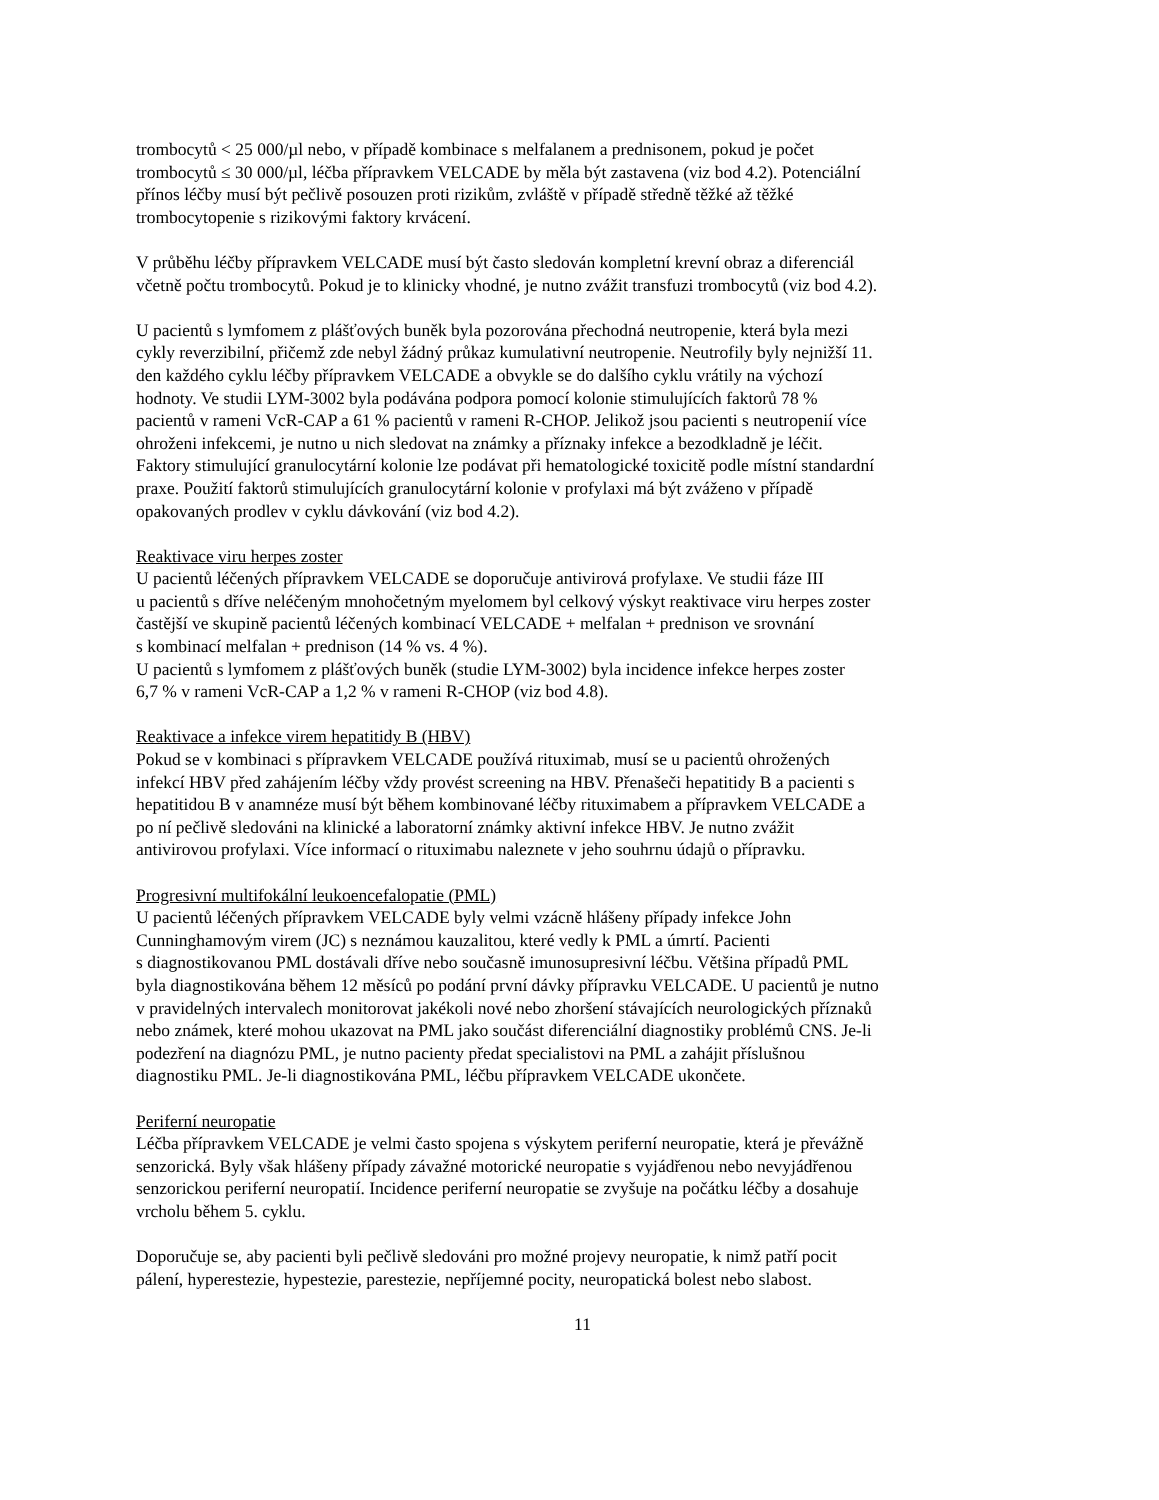trombocytů < 25 000/µl nebo, v případě kombinace s melfalanem a prednisonem, pokud je počet trombocytů ≤ 30 000/µl, léčba přípravkem VELCADE by měla být zastavena (viz bod 4.2). Potenciální přínos léčby musí být pečlivě posouzen proti rizikům, zvláště v případě středně těžké až těžké trombocytopenie s rizikovými faktory krvácení.
V průběhu léčby přípravkem VELCADE musí být často sledován kompletní krevní obraz a diferenciál včetně počtu trombocytů. Pokud je to klinicky vhodné, je nutno zvážit transfuzi trombocytů (viz bod 4.2).
U pacientů s lymfomem z plášťových buněk byla pozorována přechodná neutropenie, která byla mezi cykly reverzibilní, přičemž zde nebyl žádný průkaz kumulativní neutropenie. Neutrofily byly nejnižší 11. den každého cyklu léčby přípravkem VELCADE a obvykle se do dalšího cyklu vrátily na výchozí hodnoty. Ve studii LYM-3002 byla podávána podpora pomocí kolonie stimulujících faktorů 78 % pacientů v rameni VcR-CAP a 61 % pacientů v rameni R-CHOP. Jelikož jsou pacienti s neutropenií více ohroženi infekcemi, je nutno u nich sledovat na známky a příznaky infekce a bezodkladně je léčit. Faktory stimulující granulocytární kolonie lze podávat při hematologické toxicitě podle místní standardní praxe. Použití faktorů stimulujících granulocytární kolonie v profylaxi má být zváženo v případě opakovaných prodlev v cyklu dávkování (viz bod 4.2).
Reaktivace viru herpes zoster U pacientů léčených přípravkem VELCADE se doporučuje antivirová profylaxe. Ve studii fáze III u pacientů s dříve neléčeným mnohočetným myelomem byl celkový výskyt reaktivace viru herpes zoster častější ve skupině pacientů léčených kombinací VELCADE + melfalan + prednison ve srovnání s kombinací melfalan + prednison (14 % vs. 4 %). U pacientů s lymfomem z plášťových buněk (studie LYM-3002) byla incidence infekce herpes zoster 6,7 % v rameni VcR-CAP a 1,2 % v rameni R-CHOP (viz bod 4.8).
Reaktivace a infekce virem hepatitidy B (HBV) Pokud se v kombinaci s přípravkem VELCADE používá rituximab, musí se u pacientů ohrožených infekcí HBV před zahájením léčby vždy provést screening na HBV. Přenašeči hepatitidy B a pacienti s hepatitidou B v anamnéze musí být během kombinované léčby rituximabem a přípravkem VELCADE a po ní pečlivě sledováni na klinické a laboratorní známky aktivní infekce HBV. Je nutno zvážit antivirovou profylaxi. Více informací o rituximabu naleznete v jeho souhrnu údajů o přípravku.
Progresivní multifokální leukoencefalopatie (PML) U pacientů léčených přípravkem VELCADE byly velmi vzácně hlášeny případy infekce John Cunninghamovým virem (JC) s neznámou kauzalitou, které vedly k PML a úmrtí. Pacienti s diagnostikovanou PML dostávali dříve nebo současně imunosupresivní léčbu. Většina případů PML byla diagnostikována během 12 měsíců po podání první dávky přípravku VELCADE. U pacientů je nutno v pravidelných intervalech monitorovat jakékoli nové nebo zhoršení stávajících neurologických příznaků nebo známek, které mohou ukazovat na PML jako součást diferenciální diagnostiky problémů CNS. Je-li podezření na diagnózu PML, je nutno pacienty předat specialistovi na PML a zahájit příslušnou diagnostiku PML. Je-li diagnostikována PML, léčbu přípravkem VELCADE ukončete.
Periferní neuropatie Léčba přípravkem VELCADE je velmi často spojena s výskytem periferní neuropatie, která je převážně senzorická. Byly však hlášeny případy závažné motorické neuropatie s vyjádřenou nebo nevyjádřenou senzorickou periferní neuropatií. Incidence periferní neuropatie se zvyšuje na počátku léčby a dosahuje vrcholu během 5. cyklu.
Doporučuje se, aby pacienti byli pečlivě sledováni pro možné projevy neuropatie, k nimž patří pocit pálení, hyperestezie, hypestezie, parestezie, nepříjemné pocity, neuropatická bolest nebo slabost.
11